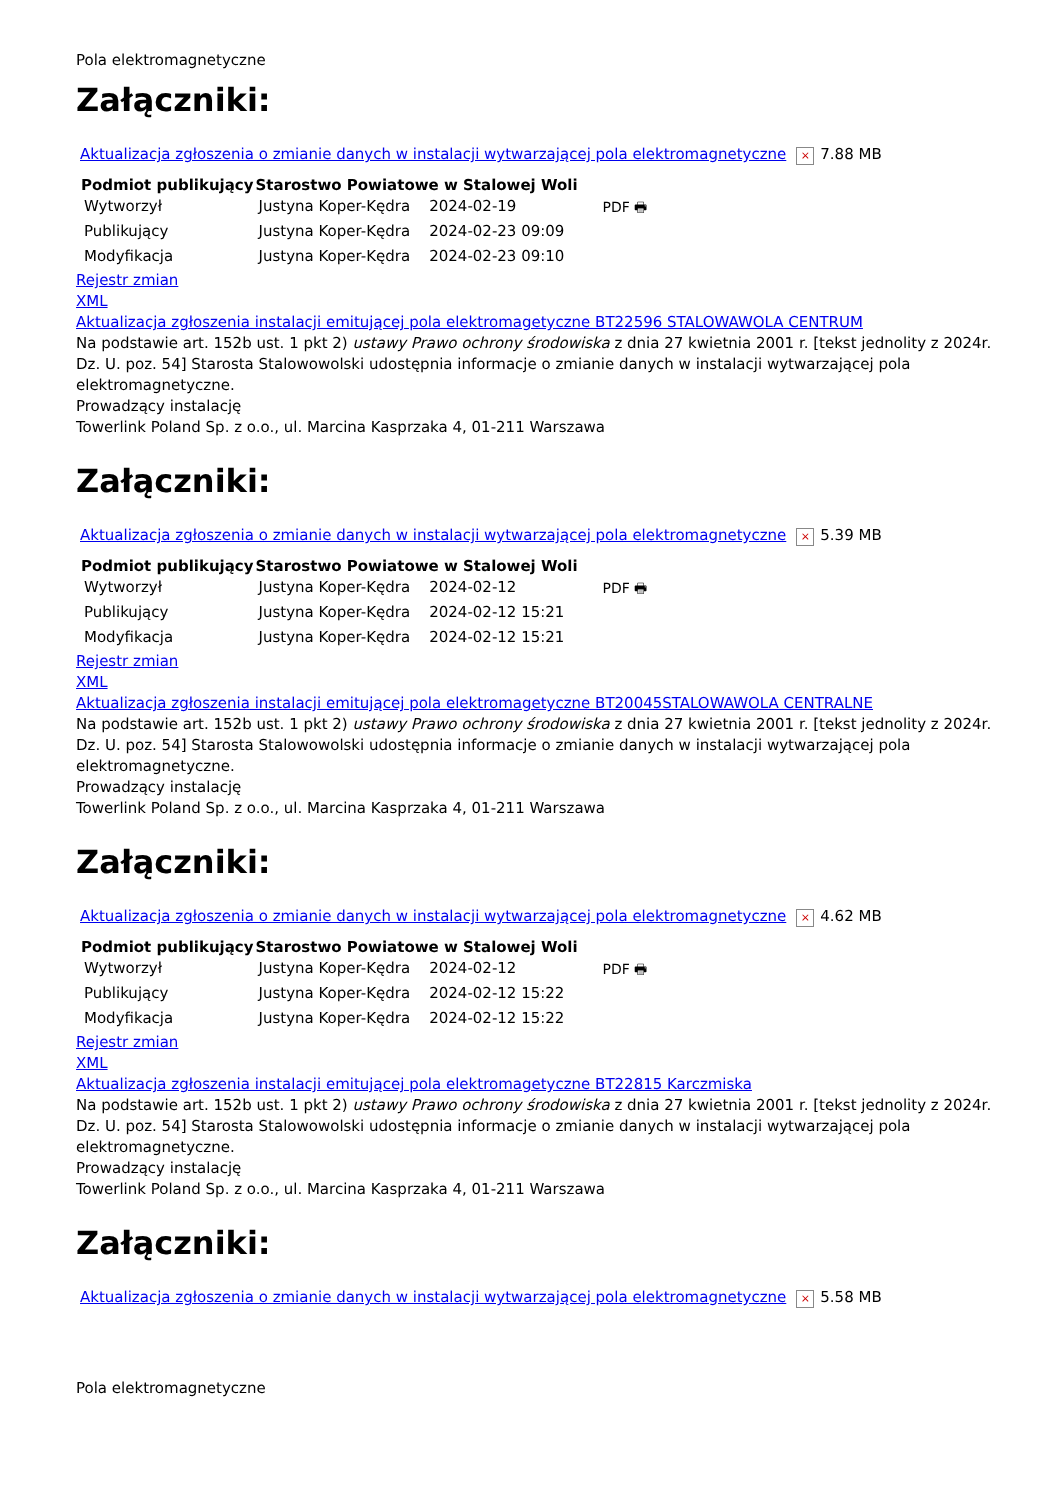Pola elektromagnetyczne
Załączniki:
Aktualizacja zgłoszenia o zmianie danych w instalacji wytwarzającej pola elektromagnetyczne × 7.88 MB
| Podmiot publikujący | Starostwo Powiatowe w Stalowej Woli | | |
| Wytworzył | Justyna Koper-Kędra | 2024-02-19 | PDF 🖶 |
| Publikujący | Justyna Koper-Kędra | 2024-02-23 09:09 | |
| Modyfikacja | Justyna Koper-Kędra | 2024-02-23 09:10 | |
Rejestr zmian
XML
Aktualizacja zgłoszenia instalacji emitującej pola elektromagetyczne BT22596 STALOWAWOLA CENTRUM
Na podstawie art. 152b ust. 1 pkt 2) ustawy Prawo ochrony środowiska z dnia 27 kwietnia 2001 r. [tekst jednolity z 2024r. Dz. U. poz. 54] Starosta Stalowowolski udostępnia informacje o zmianie danych w instalacji wytwarzającej pola elektromagnetyczne.
Prowadzący instalację
Towerlink Poland Sp. z o.o., ul. Marcina Kasprzaka 4, 01-211 Warszawa
Załączniki:
Aktualizacja zgłoszenia o zmianie danych w instalacji wytwarzającej pola elektromagnetyczne × 5.39 MB
| Podmiot publikujący | Starostwo Powiatowe w Stalowej Woli | | |
| Wytworzył | Justyna Koper-Kędra | 2024-02-12 | PDF 🖶 |
| Publikujący | Justyna Koper-Kędra | 2024-02-12 15:21 | |
| Modyfikacja | Justyna Koper-Kędra | 2024-02-12 15:21 | |
Rejestr zmian
XML
Aktualizacja zgłoszenia instalacji emitującej pola elektromagetyczne BT20045STALOWAWOLA CENTRALNE
Na podstawie art. 152b ust. 1 pkt 2) ustawy Prawo ochrony środowiska z dnia 27 kwietnia 2001 r. [tekst jednolity z 2024r. Dz. U. poz. 54] Starosta Stalowowolski udostępnia informacje o zmianie danych w instalacji wytwarzającej pola elektromagnetyczne.
Prowadzący instalację
Towerlink Poland Sp. z o.o., ul. Marcina Kasprzaka 4, 01-211 Warszawa
Załączniki:
Aktualizacja zgłoszenia o zmianie danych w instalacji wytwarzającej pola elektromagnetyczne × 4.62 MB
| Podmiot publikujący | Starostwo Powiatowe w Stalowej Woli | | |
| Wytworzył | Justyna Koper-Kędra | 2024-02-12 | PDF 🖶 |
| Publikujący | Justyna Koper-Kędra | 2024-02-12 15:22 | |
| Modyfikacja | Justyna Koper-Kędra | 2024-02-12 15:22 | |
Rejestr zmian
XML
Aktualizacja zgłoszenia instalacji emitującej pola elektromagetyczne BT22815 Karczmiska
Na podstawie art. 152b ust. 1 pkt 2) ustawy Prawo ochrony środowiska z dnia 27 kwietnia 2001 r. [tekst jednolity z 2024r. Dz. U. poz. 54] Starosta Stalowowolski udostępnia informacje o zmianie danych w instalacji wytwarzającej pola elektromagnetyczne.
Prowadzący instalację
Towerlink Poland Sp. z o.o., ul. Marcina Kasprzaka 4, 01-211 Warszawa
Załączniki:
Aktualizacja zgłoszenia o zmianie danych w instalacji wytwarzającej pola elektromagnetyczne × 5.58 MB
Pola elektromagnetyczne